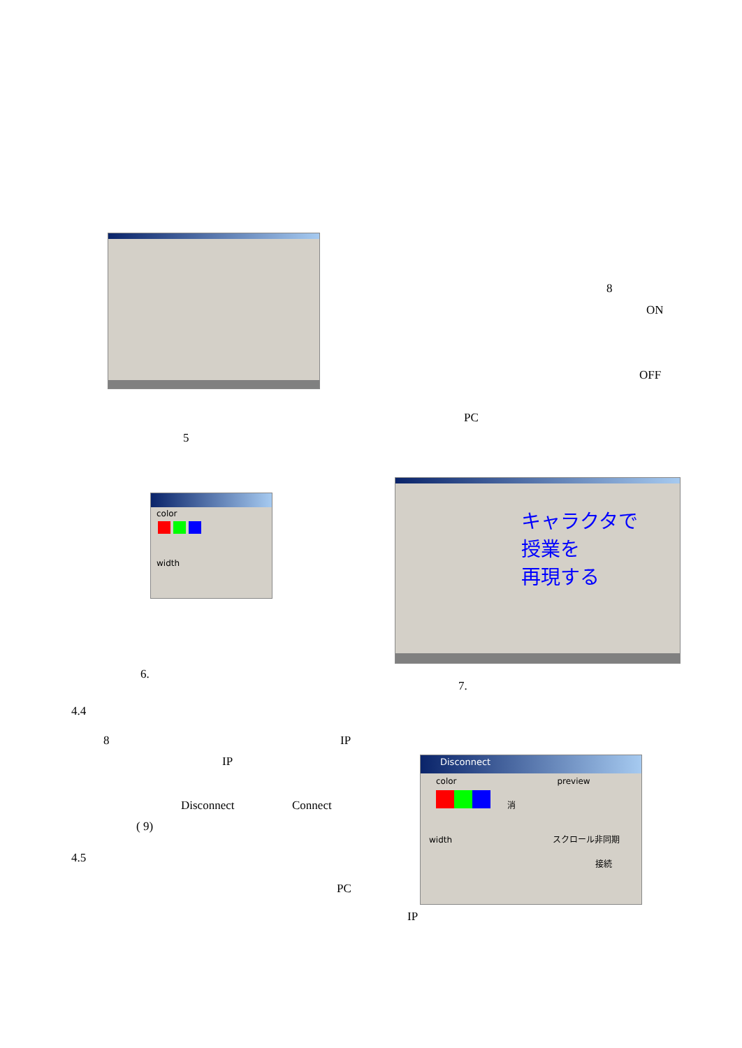8
ON
OFF
PC
5
color
width
キャラクタで
授業を
再現する
6.
7.
4.4
8 IP
IP
Disconnect Connect
( 9)
4.5
PC
Disconnect
color preview
消
width スクロール非同期
接続
IP